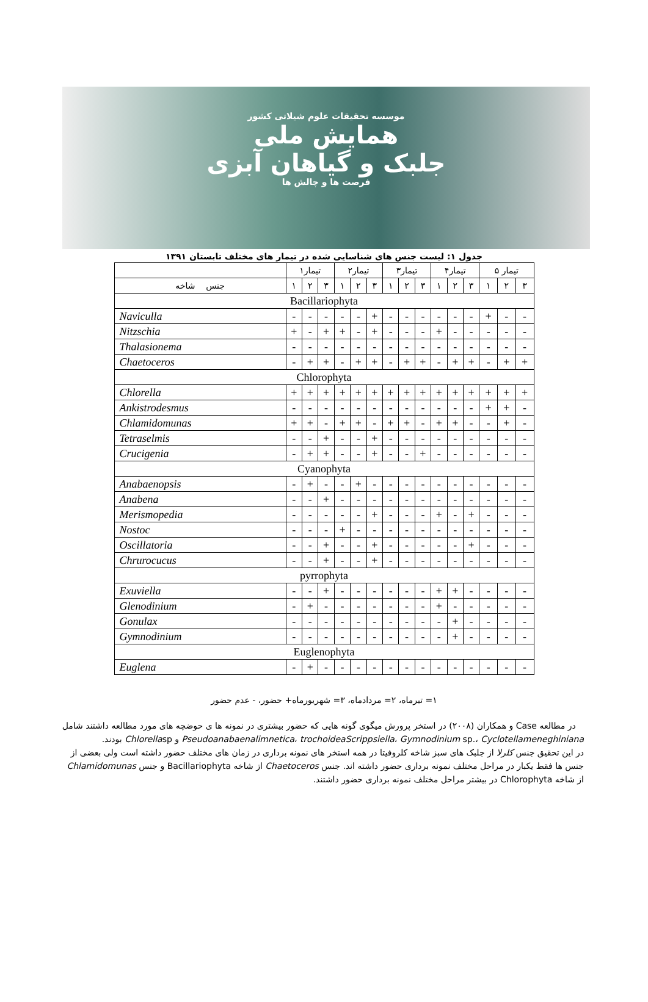موسسه تحقیقات علوم شیلاتی کشور
همایش ملی
جلبک و گیاهان آبزی
فرصت ها و چالش ها
جدول ۱: لیست جنس های شناسایی شده در تیمار های مختلف تابستان ۱۳۹۱
| | تیمار۱ | | | تیمار۲ | | | تیمار۳ | | | تیمار۴ | | | تیمار ۵ | | |
| --- | --- | --- | --- | --- | --- | --- | --- | --- | --- | --- | --- | --- | --- | --- | --- |
| جنس شاخه | ۱ | ۲ | ۳ | ۱ | ۲ | ۳ | ۱ | ۲ | ۳ | ۱ | ۲ | ۳ | ۱ | ۲ | ۳ |
| Bacillariophyta | | | | | | | | | | | | | | | |
| Naviculla | - | - | - | - | - | + | - | - | - | - | - | - | + | - | - |
| Nitzschia | + | - | + | + | - | + | - | - | - | + | - | - | - | - | - |
| Thalasionema | - | - | - | - | - | - | - | - | - | - | - | - | - | - | - |
| Chaetoceros | - | + | + | - | + | + | - | + | + | - | + | + | - | + | + |
| Chlorophyta | | | | | | | | | | | | | | | |
| Chlorella | + | + | + | + | + | + | + | + | + | + | + | + | + | + | + |
| Ankistrodesmus | - | - | - | - | - | - | - | - | - | - | - | - | + | + | - |
| Chlamidomunas | + | + | - | + | + | - | + | + | - | + | + | - | - | + | - |
| Tetraselmis | - | - | + | - | - | + | - | - | - | - | - | - | - | - | - |
| Crucigenia | - | + | + | - | - | + | - | - | + | - | - | - | - | - | - |
| Cyanophyta | | | | | | | | | | | | | | | |
| Anabaenopsis | - | + | - | - | + | - | - | - | - | - | - | - | - | - | - |
| Anabena | - | - | + | - | - | - | - | - | - | - | - | - | - | - | - |
| Merismopedia | - | - | - | - | - | + | - | - | - | + | - | + | - | - | - |
| Nostoc | - | - | - | + | - | - | - | - | - | - | - | - | - | - | - |
| Oscillatoria | - | - | + | - | - | + | - | - | - | - | - | + | - | - | - |
| Chrurocucus | - | - | + | - | - | + | - | - | - | - | - | - | - | - | - |
| pyrrophyta | | | | | | | | | | | | | | | |
| Exuviella | - | - | + | - | - | - | - | - | - | + | + | - | - | - | - |
| Glenodinium | - | + | - | - | - | - | - | - | - | + | - | - | - | - | - |
| Gonulax | - | - | - | - | - | - | - | - | - | - | + | - | - | - | - |
| Gymnodinium | - | - | - | - | - | - | - | - | - | - | + | - | - | - | - |
| Euglenophyta | | | | | | | | | | | | | | | |
| Euglena | - | + | - | - | - | - | - | - | - | - | - | - | - | - | - |
۱= تیرماه، ۲= مردادماه، ۳= شهریورماه+ حضور، - عدم حضور
در مطالعه Case و همکاران (۲۰۰۸) در استخر پرورش میگوی گونه هایی که حضور بیشتری در نمونه ها ی حوضچه های مورد مطالعه داشتند شامل Pseudoanabaenalimnetica، trochoideaScrippsiella، Gymnodinium sp.، Cyclotellameneghiniana و Chlorellasp بودند.
در این تحقیق جنس کلرلا از جلبک های سبز شاخه کلروفیتا در همه استخر های نمونه برداری در زمان های مختلف حضور داشته است ولی بعضی از جنس ها فقط یکبار در مراحل مختلف نمونه برداری حضور داشته اند. جنس Chaetoceros از شاخه Bacillariophyta و جنس Chlamidomunas از شاخه Chlorophyta در بیشتر مراحل مختلف نمونه برداری حضور داشتند.